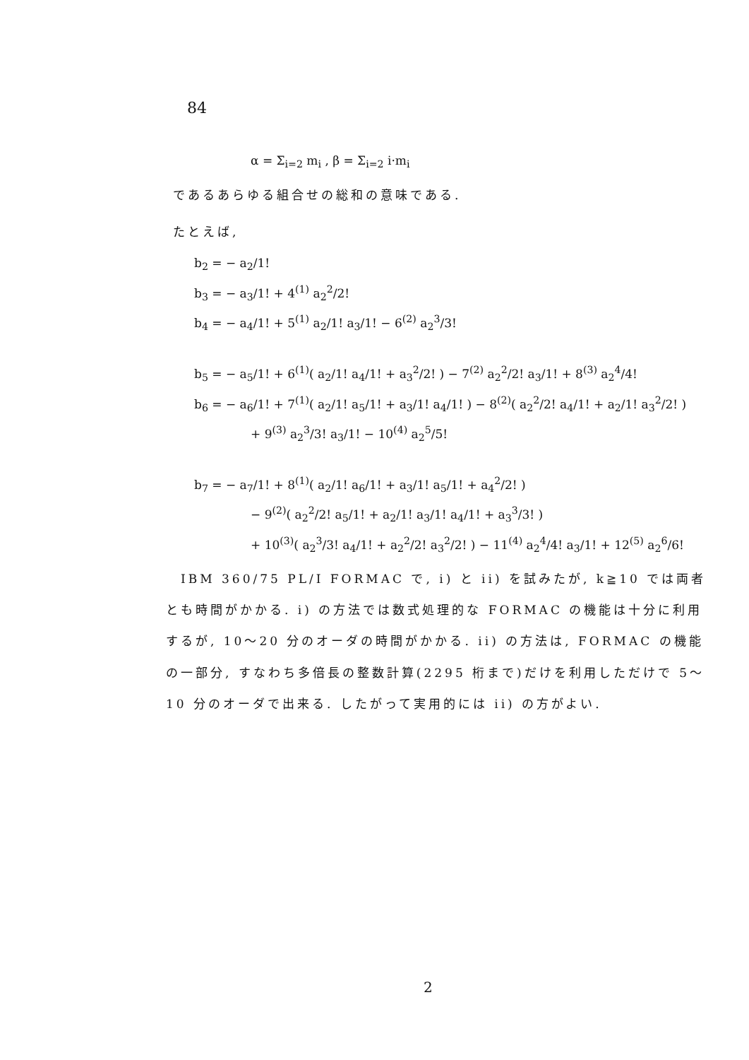84
α = Σ<sub>i=2</sub> m<sub>i</sub> , β = Σ<sub>i=2</sub> i·m<sub>i</sub>
であるあらゆる組合せの総和の意味である.
たとえば,
b<sub>2</sub> = − a<sub>2</sub>/1!
b<sub>3</sub> = − a<sub>3</sub>/1! + 4<sup>(1)</sup> a<sub>2</sub><sup>2</sup>/2!
b<sub>4</sub> = − a<sub>4</sub>/1! + 5<sup>(1)</sup> a<sub>2</sub>/1! a<sub>3</sub>/1! − 6<sup>(2)</sup> a<sub>2</sub><sup>3</sup>/3!
b<sub>5</sub> = − a<sub>5</sub>/1! + 6<sup>(1)</sup>( a<sub>2</sub>/1! a<sub>4</sub>/1! + a<sub>3</sub><sup>2</sup>/2! ) − 7<sup>(2)</sup> a<sub>2</sub><sup>2</sup>/2! a<sub>3</sub>/1! + 8<sup>(3)</sup> a<sub>2</sub><sup>4</sup>/4!
b<sub>6</sub> = − a<sub>6</sub>/1! + 7<sup>(1)</sup>( a<sub>2</sub>/1! a<sub>5</sub>/1! + a<sub>3</sub>/1! a<sub>4</sub>/1! ) − 8<sup>(2)</sup>( a<sub>2</sub><sup>2</sup>/2! a<sub>4</sub>/1! + a<sub>2</sub>/1! a<sub>3</sub><sup>2</sup>/2! )
+ 9<sup>(3)</sup> a<sub>2</sub><sup>3</sup>/3! a<sub>3</sub>/1! − 10<sup>(4)</sup> a<sub>2</sub><sup>5</sup>/5!
b<sub>7</sub> = − a<sub>7</sub>/1! + 8<sup>(1)</sup>( a<sub>2</sub>/1! a<sub>6</sub>/1! + a<sub>3</sub>/1! a<sub>5</sub>/1! + a<sub>4</sub><sup>2</sup>/2! )
− 9<sup>(2)</sup>( a<sub>2</sub><sup>2</sup>/2! a<sub>5</sub>/1! + a<sub>2</sub>/1! a<sub>3</sub>/1! a<sub>4</sub>/1! + a<sub>3</sub><sup>3</sup>/3! )
+ 10<sup>(3)</sup>( a<sub>2</sub><sup>3</sup>/3! a<sub>4</sub>/1! + a<sub>2</sub><sup>2</sup>/2! a<sub>3</sub><sup>2</sup>/2! ) − 11<sup>(4)</sup> a<sub>2</sub><sup>4</sup>/4! a<sub>3</sub>/1! + 12<sup>(5)</sup> a<sub>2</sub><sup>6</sup>/6!
　IBM 360/75 PL/I FORMAC で, i) と ii) を試みたが, k≧10 では両者とも時間がかかる. i) の方法では数式処理的な FORMAC の機能は十分に利用するが, 10〜20 分のオーダの時間がかかる. ii) の方法は, FORMAC の機能の一部分, すなわち多倍長の整数計算(2295 桁まで)だけを利用しただけで 5〜10 分のオーダで出来る. したがって実用的には ii) の方がよい.
2